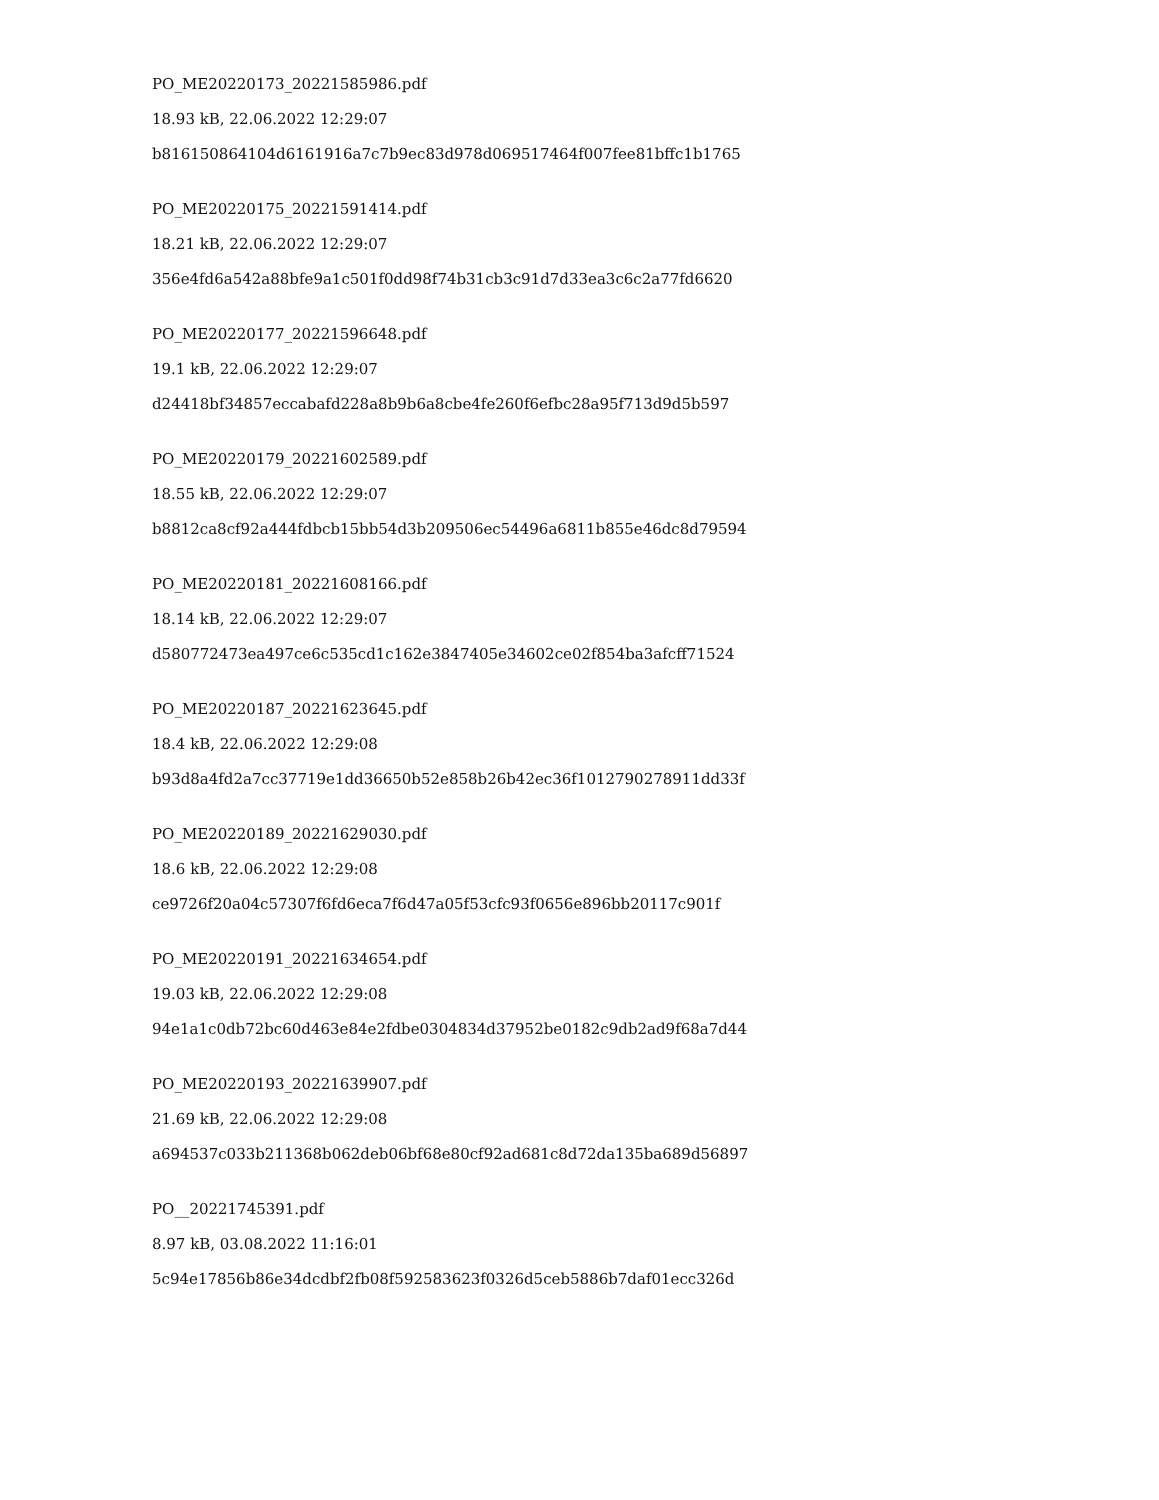PO_ME20220173_20221585986.pdf
18.93 kB, 22.06.2022 12:29:07
b816150864104d6161916a7c7b9ec83d978d069517464f007fee81bffc1b1765
PO_ME20220175_20221591414.pdf
18.21 kB, 22.06.2022 12:29:07
356e4fd6a542a88bfe9a1c501f0dd98f74b31cb3c91d7d33ea3c6c2a77fd6620
PO_ME20220177_20221596648.pdf
19.1 kB, 22.06.2022 12:29:07
d24418bf34857eccabafd228a8b9b6a8cbe4fe260f6efbc28a95f713d9d5b597
PO_ME20220179_20221602589.pdf
18.55 kB, 22.06.2022 12:29:07
b8812ca8cf92a444fdbcb15bb54d3b209506ec54496a6811b855e46dc8d79594
PO_ME20220181_20221608166.pdf
18.14 kB, 22.06.2022 12:29:07
d580772473ea497ce6c535cd1c162e3847405e34602ce02f854ba3afcff71524
PO_ME20220187_20221623645.pdf
18.4 kB, 22.06.2022 12:29:08
b93d8a4fd2a7cc37719e1dd36650b52e858b26b42ec36f1012790278911dd33f
PO_ME20220189_20221629030.pdf
18.6 kB, 22.06.2022 12:29:08
ce9726f20a04c57307f6fd6eca7f6d47a05f53cfc93f0656e896bb20117c901f
PO_ME20220191_20221634654.pdf
19.03 kB, 22.06.2022 12:29:08
94e1a1c0db72bc60d463e84e2fdbe0304834d37952be0182c9db2ad9f68a7d44
PO_ME20220193_20221639907.pdf
21.69 kB, 22.06.2022 12:29:08
a694537c033b211368b062deb06bf68e80cf92ad681c8d72da135ba689d56897
PO__20221745391.pdf
8.97 kB, 03.08.2022 11:16:01
5c94e17856b86e34dcdbf2fb08f592583623f0326d5ceb5886b7daf01ecc326d